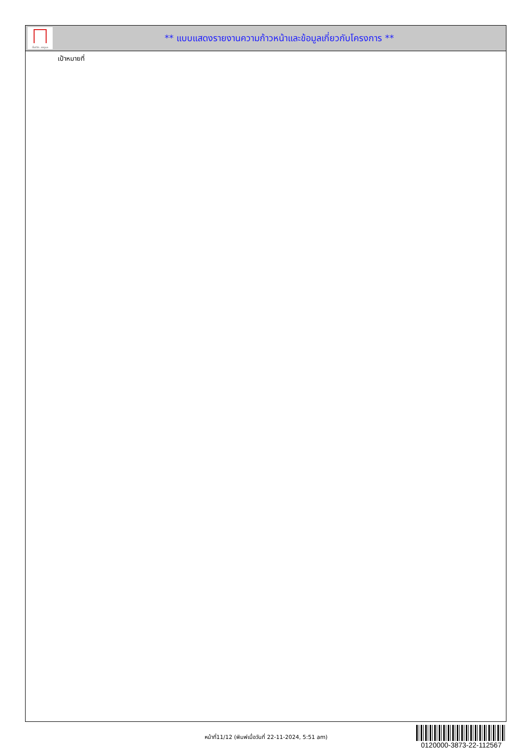ทั้งชีวิต..เราดูแล
** แบบแสดงรายงานความก้าวหน้าและข้อมูลเกี่ยวกับโครงการ **
เป้าหมายที่
หน้าที่11/12 (พิมพ์เมื่อวันที่ 22-11-2024, 5:51 am)
0120000-3873-22-112567